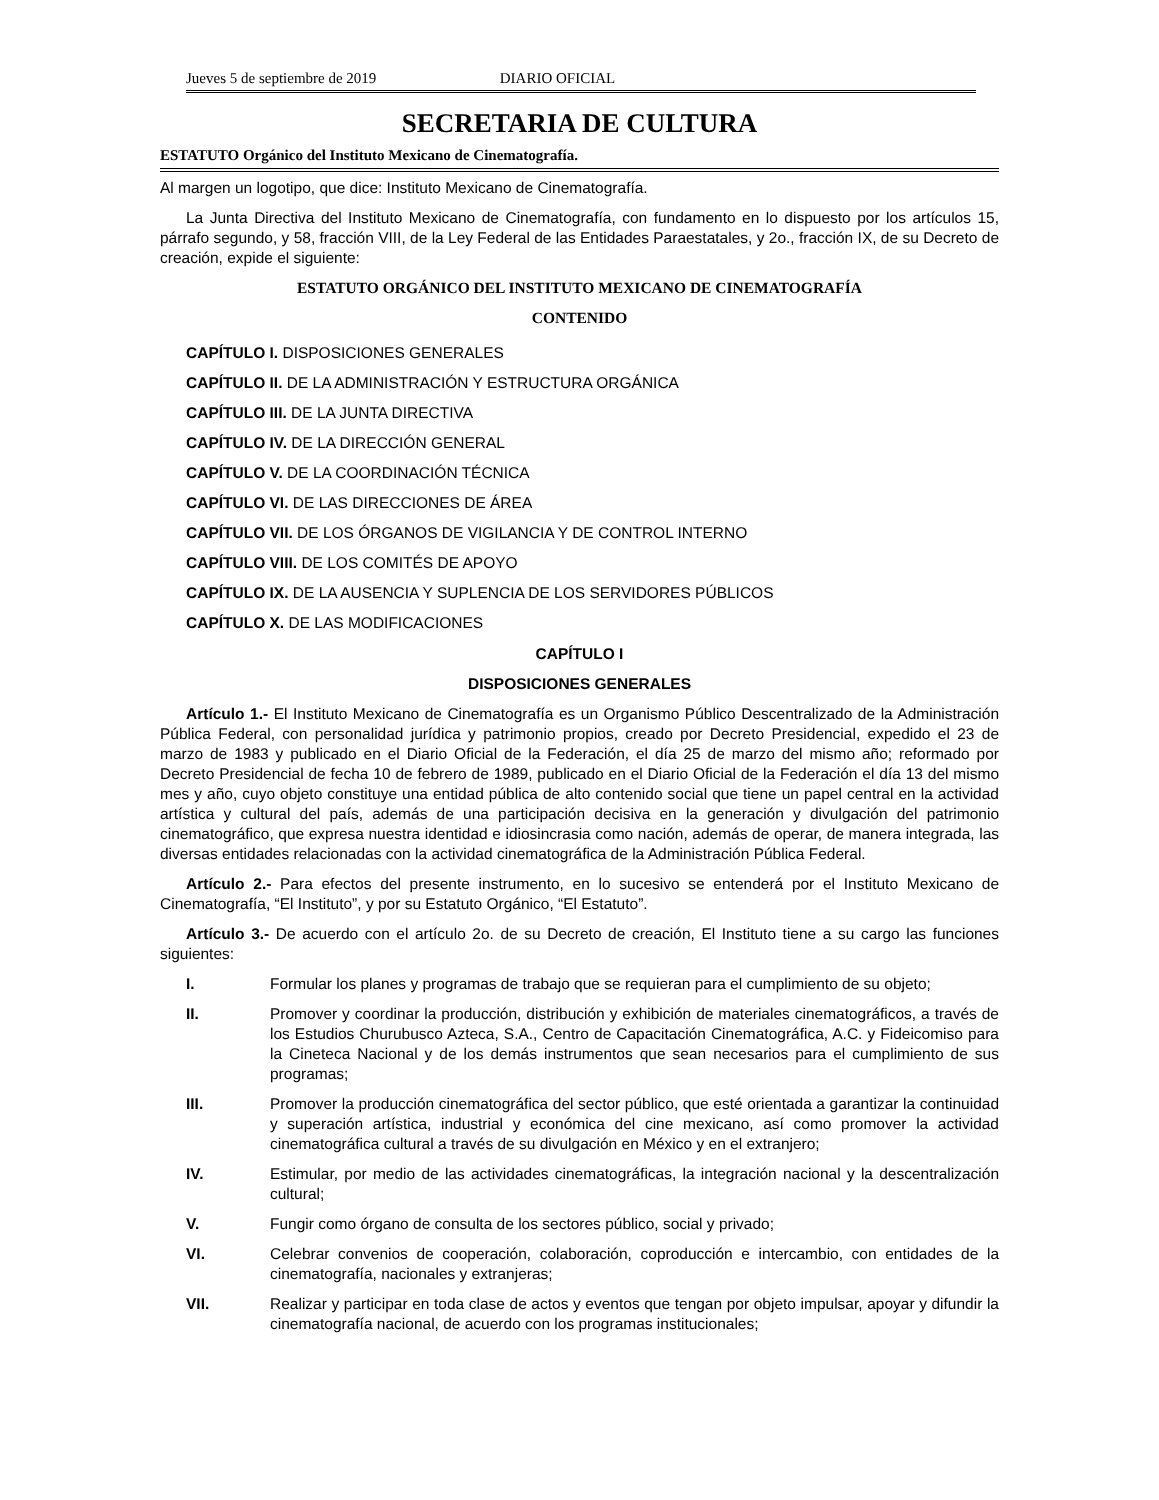Jueves 5 de septiembre de 2019 DIARIO OFICIAL
SECRETARIA DE CULTURA
ESTATUTO Orgánico del Instituto Mexicano de Cinematografía.
Al margen un logotipo, que dice: Instituto Mexicano de Cinematografía.
La Junta Directiva del Instituto Mexicano de Cinematografía, con fundamento en lo dispuesto por los artículos 15, párrafo segundo, y 58, fracción VIII, de la Ley Federal de las Entidades Paraestatales, y 2o., fracción IX, de su Decreto de creación, expide el siguiente:
ESTATUTO ORGÁNICO DEL INSTITUTO MEXICANO DE CINEMATOGRAFÍA
CONTENIDO
CAPÍTULO I. DISPOSICIONES GENERALES
CAPÍTULO II. DE LA ADMINISTRACIÓN Y ESTRUCTURA ORGÁNICA
CAPÍTULO III. DE LA JUNTA DIRECTIVA
CAPÍTULO IV. DE LA DIRECCIÓN GENERAL
CAPÍTULO V. DE LA COORDINACIÓN TÉCNICA
CAPÍTULO VI. DE LAS DIRECCIONES DE ÁREA
CAPÍTULO VII. DE LOS ÓRGANOS DE VIGILANCIA Y DE CONTROL INTERNO
CAPÍTULO VIII. DE LOS COMITÉS DE APOYO
CAPÍTULO IX. DE LA AUSENCIA Y SUPLENCIA DE LOS SERVIDORES PÚBLICOS
CAPÍTULO X. DE LAS MODIFICACIONES
CAPÍTULO I
DISPOSICIONES GENERALES
Artículo 1.- El Instituto Mexicano de Cinematografía es un Organismo Público Descentralizado de la Administración Pública Federal, con personalidad jurídica y patrimonio propios, creado por Decreto Presidencial, expedido el 23 de marzo de 1983 y publicado en el Diario Oficial de la Federación, el día 25 de marzo del mismo año; reformado por Decreto Presidencial de fecha 10 de febrero de 1989, publicado en el Diario Oficial de la Federación el día 13 del mismo mes y año, cuyo objeto constituye una entidad pública de alto contenido social que tiene un papel central en la actividad artística y cultural del país, además de una participación decisiva en la generación y divulgación del patrimonio cinematográfico, que expresa nuestra identidad e idiosincrasia como nación, además de operar, de manera integrada, las diversas entidades relacionadas con la actividad cinematográfica de la Administración Pública Federal.
Artículo 2.- Para efectos del presente instrumento, en lo sucesivo se entenderá por el Instituto Mexicano de Cinematografía, “El Instituto”, y por su Estatuto Orgánico, “El Estatuto”.
Artículo 3.- De acuerdo con el artículo 2o. de su Decreto de creación, El Instituto tiene a su cargo las funciones siguientes:
I. Formular los planes y programas de trabajo que se requieran para el cumplimiento de su objeto;
II. Promover y coordinar la producción, distribución y exhibición de materiales cinematográficos, a través de los Estudios Churubusco Azteca, S.A., Centro de Capacitación Cinematográfica, A.C. y Fideicomiso para la Cineteca Nacional y de los demás instrumentos que sean necesarios para el cumplimiento de sus programas;
III. Promover la producción cinematográfica del sector público, que esté orientada a garantizar la continuidad y superación artística, industrial y económica del cine mexicano, así como promover la actividad cinematográfica cultural a través de su divulgación en México y en el extranjero;
IV. Estimular, por medio de las actividades cinematográficas, la integración nacional y la descentralización cultural;
V. Fungir como órgano de consulta de los sectores público, social y privado;
VI. Celebrar convenios de cooperación, colaboración, coproducción e intercambio, con entidades de la cinematografía, nacionales y extranjeras;
VII. Realizar y participar en toda clase de actos y eventos que tengan por objeto impulsar, apoyar y difundir la cinematografía nacional, de acuerdo con los programas institucionales;